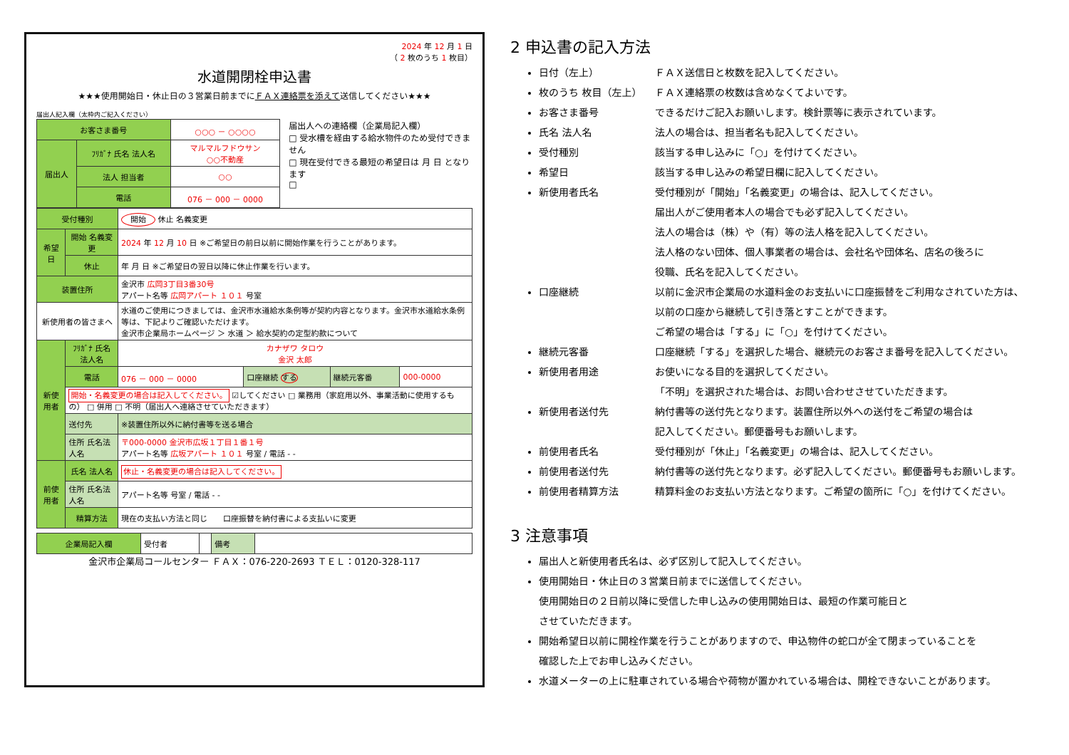2024 年 12 月 1 日
（ 2 枚のうち 1 枚目）
水道開閉栓申込書
★★★使用開始日・休止日の３営業日前までにＦＡＸ連絡票を添えて送信してください★★★
届出人記入欄（太枠内ご記入ください）
| お客さま番号 | | ○○○ － ○○○○ |
| 届出人 | ﾌﾘｶﾞﾅ 氏名 法人名 | マルマルフドウサン ○○不動産 |
| | 法人 担当者 | ○○ |
| | 電話 | 076 － 000 － 0000 |
届出人への連絡欄（企業局記入欄）
□ 受水槽を経由する給水物件のため受付できません
□ 現在受付できる最短の希望日は 月 日 となります
□
| 受付種別 | | 開始 休止 名義変更 | | | |
| 希望日 | 開始 名義変更 | 2024 年 12 月 10 日 ※ご希望日の前日以前に開始作業を行うことがあります。 | | | |
| | 休止 | 年 月 日 ※ご希望日の翌日以降に休止作業を行います。 | | | |
| 装置住所 | | 金沢市 広岡3丁目3番30号 アパート名等 広岡アパート １０１ 号室 | | | |
| 新使用者の皆さまへ | | 水道のご使用につきましては、金沢市水道給水条例等が契約内容となります。金沢市水道給水条例等は、下記よりご確認いただけます。 金沢市企業局ホームページ ＞ 水道 ＞ 給水契約の定型約款について | | | |
| 新使用者 | ﾌﾘｶﾞﾅ 氏名 法人名 | カナザワ タロウ 金沢 太郎 | | | |
| | 電話 | 076 － 000 － 0000 | 口座継続 する | 継続元客番 | 000-0000 |
| | 開始・名義変更の場合は記入してください。 ☑してください □ 業務用（家庭用以外、事業活動に使用するもの） □ 併用 □ 不明（届出人へ連絡させていただきます） | | | | |
| | 送付先 | ※装置住所以外に納付書等を送る場合 | | | |
| | 住所 氏名法人名 | 〒000-0000 金沢市広坂１丁目１番１号 アパート名等 広坂アパート １０１ 号室 / 電話 - - | | | |
| 前使用者 | 氏名 法人名 | 休止・名義変更の場合は記入してください。 | | | |
| | 住所 氏名法人名 | アパート名等 号室 / 電話 - - | | | |
| | 精算方法 | 現在の支払い方法と同じ 口座振替を納付書による支払いに変更 | | | |
| 企業局記入欄 | 受付者 | | 備考 | |
金沢市企業局コールセンター ＦＡＸ：076-220-2693 ＴＥＬ：0120-328-117
2 申込書の記入方法
日付（左上） ＦＡＸ送信日と枚数を記入してください。
枚のうち 枚目（左上） ＦＡＸ連絡票の枚数は含めなくてよいです。
お客さま番号 できるだけご記入お願いします。検針票等に表示されています。
氏名 法人名 法人の場合は、担当者名も記入してください。
受付種別 該当する申し込みに「○」を付けてください。
希望日 該当する申し込みの希望日欄に記入してください。
新使用者氏名 受付種別が「開始」「名義変更」の場合は、記入してください。
届出人がご使用者本人の場合でも必ず記入してください。
法人の場合は（株）や（有）等の法人格を記入してください。
法人格のない団体、個人事業者の場合は、会社名や団体名、店名の後ろに
役職、氏名を記入してください。
口座継続 以前に金沢市企業局の水道料金のお支払いに口座振替をご利用なされていた方は、
以前の口座から継続して引き落とすことができます。
ご希望の場合は「する」に「○」を付けてください。
継続元客番 口座継続「する」を選択した場合、継続元のお客さま番号を記入してください。
新使用者用途 お使いになる目的を選択してください。
「不明」を選択された場合は、お問い合わせさせていただきます。
新使用者送付先 納付書等の送付先となります。装置住所以外への送付をご希望の場合は
記入してください。郵便番号もお願いします。
前使用者氏名 受付種別が「休止」「名義変更」の場合は、記入してください。
前使用者送付先 納付書等の送付先となります。必ず記入してください。郵便番号もお願いします。
前使用者精算方法 精算料金のお支払い方法となります。ご希望の箇所に「○」を付けてください。
3 注意事項
届出人と新使用者氏名は、必ず区別して記入してください。
使用開始日・休止日の３営業日前までに送信してください。
使用開始日の２日前以降に受信した申し込みの使用開始日は、最短の作業可能日と
させていただきます。
開始希望日以前に開栓作業を行うことがありますので、申込物件の蛇口が全て閉まっていることを
確認した上でお申し込みください。
水道メーターの上に駐車されている場合や荷物が置かれている場合は、開栓できないことがあります。